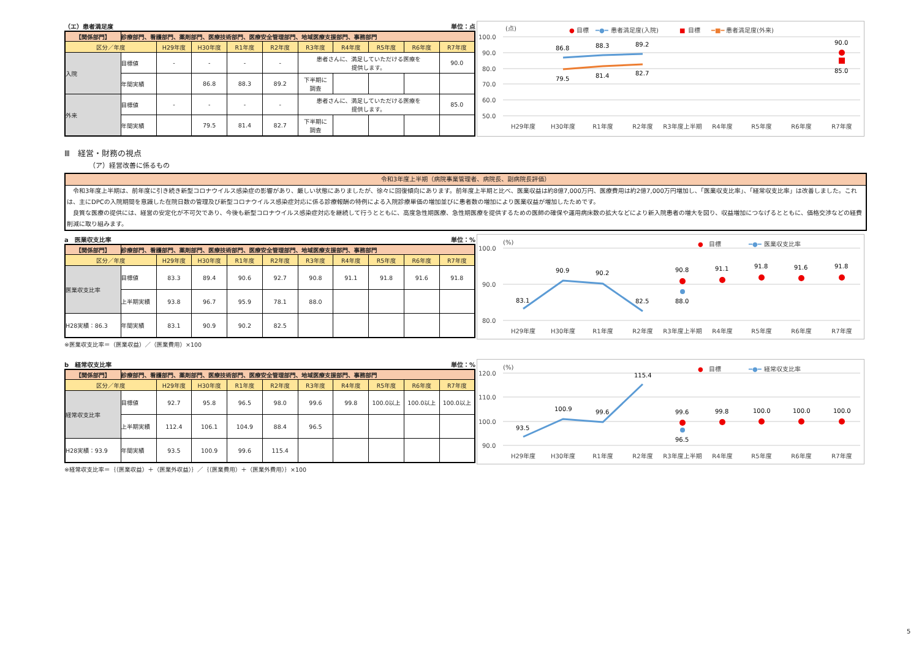（エ）患者満足度 単位：点
| 【関係部門】 | 診療部門、看護部門、薬剤部門、医療技術部門、医療安全管理部門、地域医療支援部門、事務部門 | | | | | | | | | |
| 区分／年度 | | H29年度 | H30年度 | R1年度 | R2年度 | R3年度 | R4年度 | R5年度 | R6年度 | R7年度 |
| 入院 | 目標値 | - | - | - | - | 患者さんに、満足していただける医療を 提供します。 | | | | 90.0 |
| | 年間実績 | | 86.8 | 88.3 | 89.2 | 下半期に 調査 | | | | |
| 外来 | 目標値 | - | - | - | - | 患者さんに、満足していただける医療を 提供します。 | | | | 85.0 |
| | 年間実績 | | 79.5 | 81.4 | 82.7 | 下半期に 調査 | | | | |
(点)
●
目標
━●━
患者満足度(入院)
■
目標
━■━
患者満足度(外来)
100.0
90.0
80.0
70.0
60.0
50.0
86.8
88.3
89.2
79.5
81.4
82.7
90.0
85.0
H29年度
H30年度
R1年度
R2年度
R3年度上半期
R4年度
R5年度
R6年度
R7年度
Ⅲ　経営・財務の視点
（ア）経営改善に係るもの
令和3年度上半期（病院事業管理者、病院長、副病院長評価）
　令和3年度上半期は、前年度に引き続き新型コロナウイルス感染症の影響があり、厳しい状態にありましたが、徐々に回復傾向にあります。前年度上半期と比べ、医業収益は約8億7,000万円、医療費用は約2億7,000万円増加し、「医業収支比率」、「経常収支比率」は改善しました。これは、主にDPCの入院期間を意識した在院日数の管理及び新型コロナウイルス感染症対応に係る診療報酬の特例による入院診療単価の増加並びに患者数の増加により医業収益が増加したためです。
　良質な医療の提供には、経営の安定化が不可欠であり、今後も新型コロナウイルス感染症対応を継続して行うとともに、高度急性期医療、急性期医療を提供するための医師の確保や運用病床数の拡大などにより新入院患者の増大を図り、収益増加につなげるとともに、価格交渉などの経費削減に取り組みます。
a　医業収支比率 単位：%
| 【関係部門】 | 診療部門、看護部門、薬剤部門、医療技術部門、医療安全管理部門、地域医療支援部門、事務部門 | | | | | | | | | |
| 区分／年度 | | H29年度 | H30年度 | R1年度 | R2年度 | R3年度 | R4年度 | R5年度 | R6年度 | R7年度 |
| 医業収支比率 | 目標値 | 83.3 | 89.4 | 90.6 | 92.7 | 90.8 | 91.1 | 91.8 | 91.6 | 91.8 |
| | 上半期実績 | 93.8 | 96.7 | 95.9 | 78.1 | 88.0 | | | | |
| H28実績：86.3 | 年間実績 | 83.1 | 90.9 | 90.2 | 82.5 | | | | | |
※医業収支比率＝（医業収益）／（医業費用）×100
(%)
●
目標
━●━
医業収支比率
100.0
90.0
80.0
83.1
90.9
90.2
82.5
88.0
90.8
91.1
91.8
91.6
91.8
H29年度
H30年度
R1年度
R2年度
R3年度上半期
R4年度
R5年度
R6年度
R7年度
b　経常収支比率 単位：%
| 【関係部門】 | 診療部門、看護部門、薬剤部門、医療技術部門、医療安全管理部門、地域医療支援部門、事務部門 | | | | | | | | | |
| 区分／年度 | | H29年度 | H30年度 | R1年度 | R2年度 | R3年度 | R4年度 | R5年度 | R6年度 | R7年度 |
| 経常収支比率 | 目標値 | 92.7 | 95.8 | 96.5 | 98.0 | 99.6 | 99.8 | 100.0以上 | 100.0以上 | 100.0以上 |
| | 上半期実績 | 112.4 | 106.1 | 104.9 | 88.4 | 96.5 | | | | |
| H28実績：93.9 | 年間実績 | 93.5 | 100.9 | 99.6 | 115.4 | | | | | |
※経常収支比率＝｛（医業収益）＋（医業外収益）｝／｛（医業費用）＋（医業外費用）｝×100
(%)
●
目標
━●━
経常収支比率
120.0
110.0
100.0
90.0
93.5
100.9
99.6
115.4
96.5
99.6
99.8
100.0
100.0
100.0
H29年度
H30年度
R1年度
R2年度
R3年度上半期
R4年度
R5年度
R6年度
R7年度
5